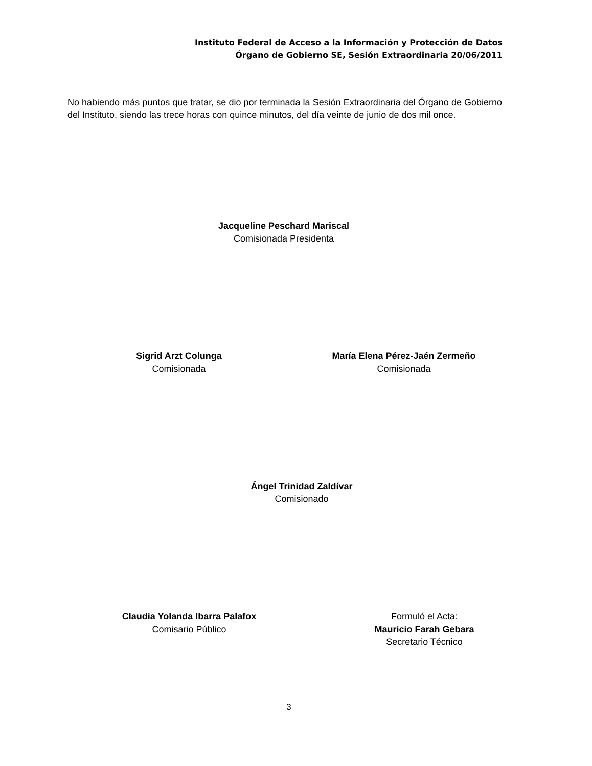Instituto Federal de Acceso a la Información y Protección de Datos
Órgano de Gobierno SE, Sesión Extraordinaria 20/06/2011
No habiendo más puntos que tratar, se dio por terminada la Sesión Extraordinaria del Órgano de Gobierno del Instituto, siendo las trece horas con quince minutos, del día veinte de junio de dos mil once.
Jacqueline Peschard Mariscal
Comisionada Presidenta
Sigrid Arzt Colunga
Comisionada
María Elena Pérez-Jaén Zermeño
Comisionada
Ángel Trinidad Zaldívar
Comisionado
Claudia Yolanda Ibarra Palafox
Comisario Público
Formuló el Acta:
Mauricio Farah Gebara
Secretario Técnico
3